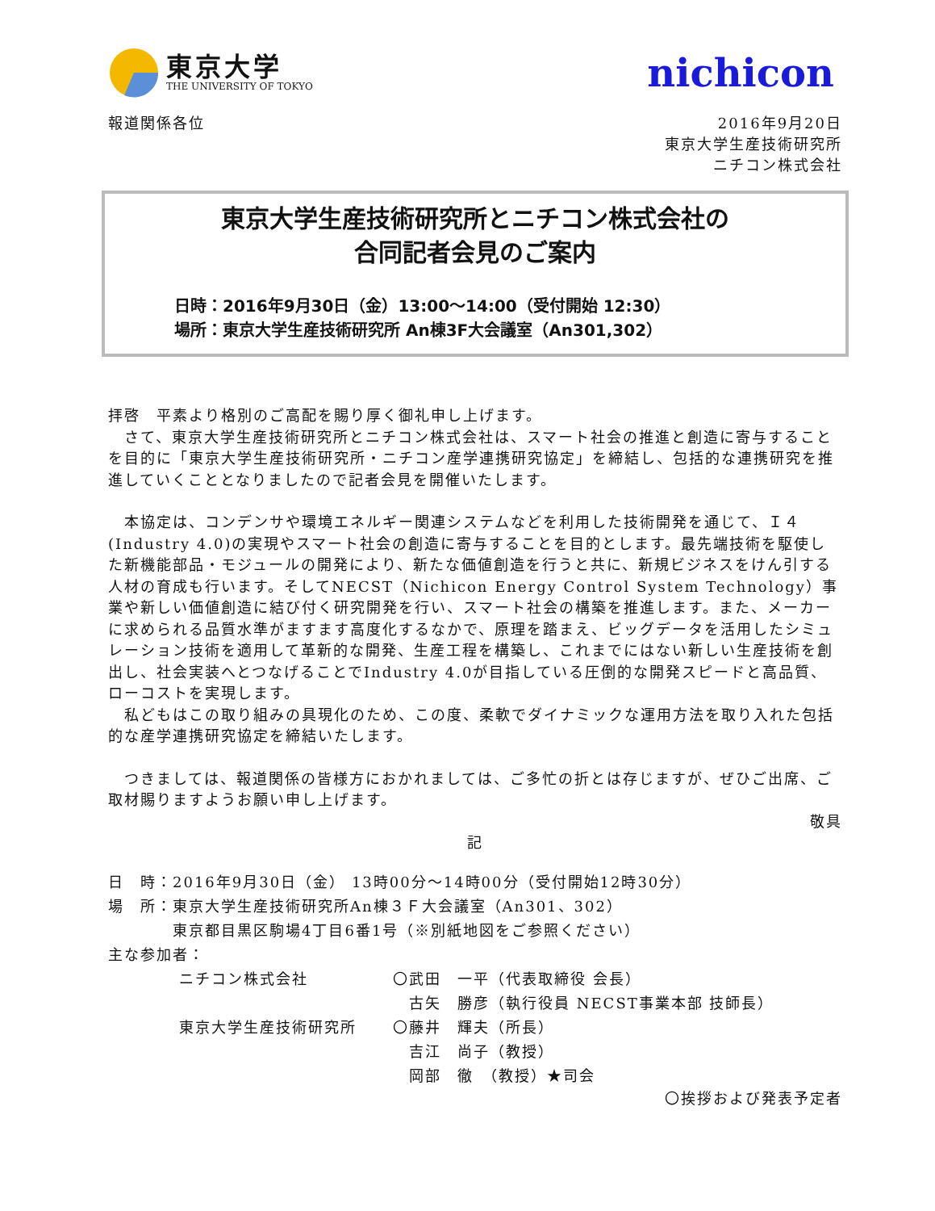東京大学
THE UNIVERSITY OF TOKYO
nichicon
報道関係各位 2016年9月20日
東京大学生産技術研究所
ニチコン株式会社
東京大学生産技術研究所とニチコン株式会社の
合同記者会見のご案内
日時：2016年9月30日（金）13:00～14:00（受付開始 12:30）
場所：東京大学生産技術研究所 An棟3F大会議室（An301,302）
拝啓　平素より格別のご高配を賜り厚く御礼申し上げます。
　さて、東京大学生産技術研究所とニチコン株式会社は、スマート社会の推進と創造に寄与することを目的に「東京大学生産技術研究所・ニチコン産学連携研究協定」を締結し、包括的な連携研究を推進していくこととなりましたので記者会見を開催いたします。
　本協定は、コンデンサや環境エネルギー関連システムなどを利用した技術開発を通じて、Ｉ４(Industry 4.0)の実現やスマート社会の創造に寄与することを目的とします。最先端技術を駆使した新機能部品・モジュールの開発により、新たな価値創造を行うと共に、新規ビジネスをけん引する人材の育成も行います。そしてNECST（Nichicon Energy Control System Technology）事業や新しい価値創造に結び付く研究開発を行い、スマート社会の構築を推進します。また、メーカーに求められる品質水準がますます高度化するなかで、原理を踏まえ、ビッグデータを活用したシミュレーション技術を適用して革新的な開発、生産工程を構築し、これまでにはない新しい生産技術を創出し、社会実装へとつなげることでIndustry 4.0が目指している圧倒的な開発スピードと高品質、ローコストを実現します。
　私どもはこの取り組みの具現化のため、この度、柔軟でダイナミックな運用方法を取り入れた包括的な産学連携研究協定を締結いたします。
　つきましては、報道関係の皆様方におかれましては、ご多忙の折とは存じますが、ぜひご出席、ご取材賜りますようお願い申し上げます。
敬具
記
日　時：2016年9月30日（金） 13時00分～14時00分（受付開始12時30分）
場　所：東京大学生産技術研究所An棟３Ｆ大会議室（An301、302）
　　　　東京都目黒区駒場4丁目6番1号（※別紙地図をご参照ください）
主な参加者：
ニチコン株式会社 〇武田　一平（代表取締役 会長）
　古矢　勝彦（執行役員 NECST事業本部 技師長）
東京大学生産技術研究所 〇藤井　輝夫（所長）
　吉江　尚子（教授）
　岡部　徹　（教授）★司会
〇挨拶および発表予定者